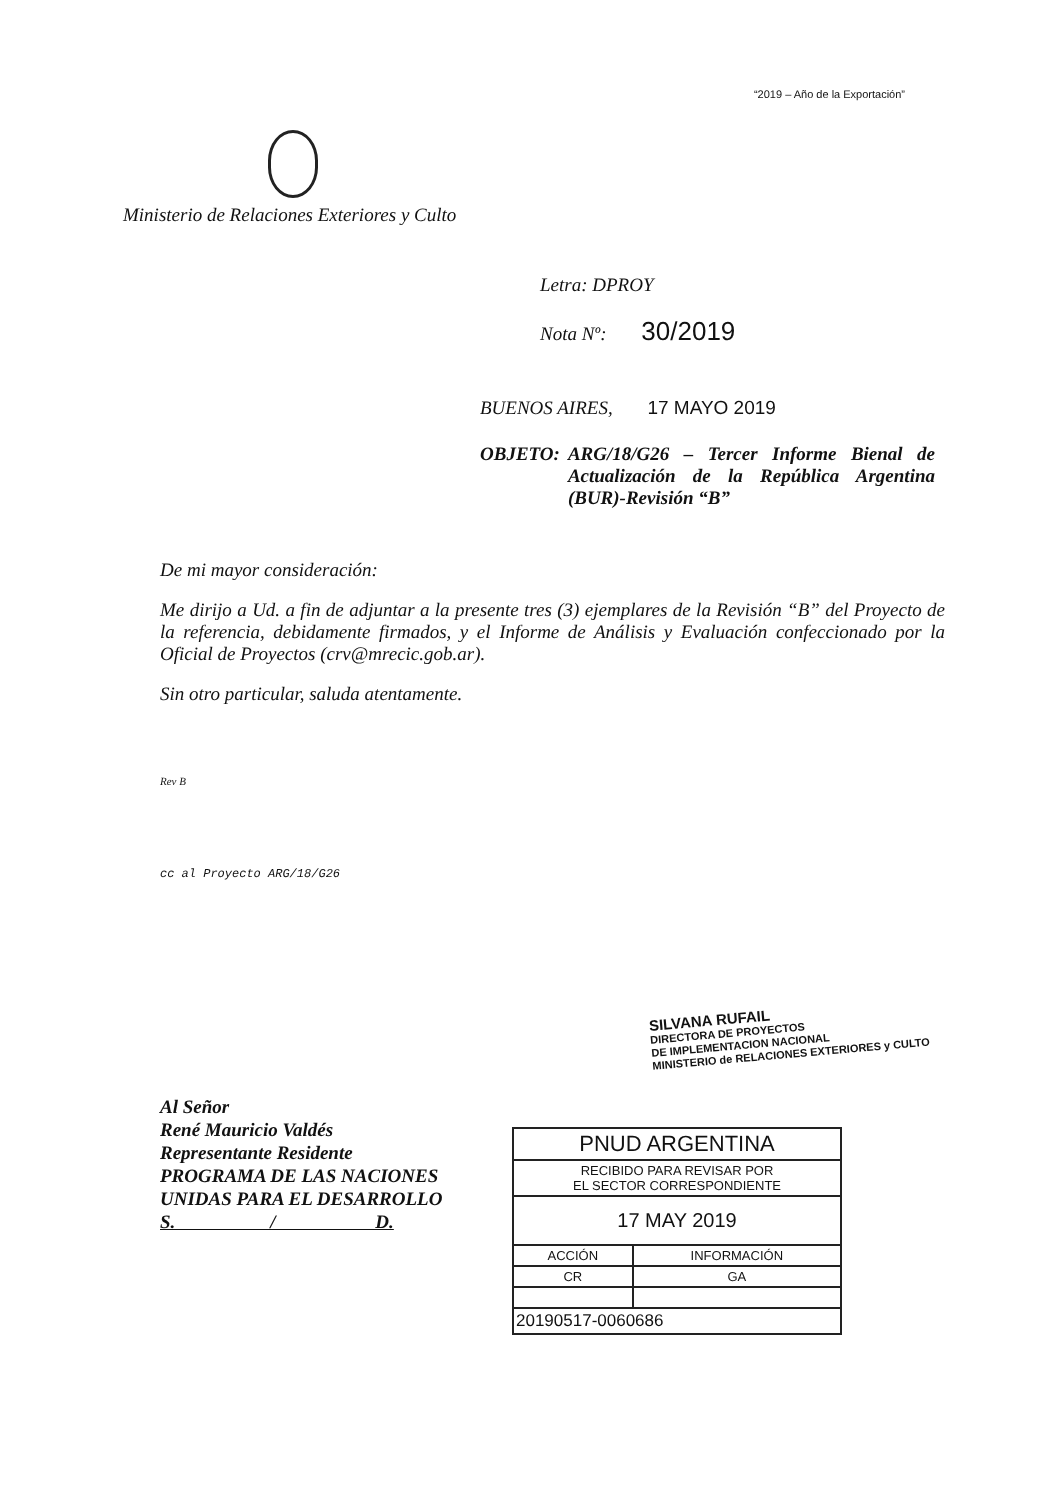“2019 – Año de la Exportación”
Ministerio de Relaciones Exteriores y Culto
Letra: DPROY
Nota Nº: 30/2019
BUENOS AIRES, 17 MAYO 2019
OBJETO: ARG/18/G26 – Tercer Informe Bienal de Actualización de la República Argentina (BUR)-Revisión “B”
De mi mayor consideración:
Me dirijo a Ud. a fin de adjuntar a la presente tres (3) ejemplares de la Revisión “B” del Proyecto de la referencia, debidamente firmados, y el Informe de Análisis y Evaluación confeccionado por la Oficial de Proyectos (crv@mrecic.gob.ar).
Sin otro particular, saluda atentamente.
Rev B
cc al Proyecto ARG/18/G26
SILVANA RUFAIL
DIRECTORA DE PROYECTOS
DE IMPLEMENTACION NACIONAL
MINISTERIO de RELACIONES EXTERIORES y CULTO
Al Señor
René Mauricio Valdés
Representante Residente
PROGRAMA DE LAS NACIONES
UNIDAS PARA EL DESARROLLO
S. / D.
| PNUD ARGENTINA | |
| --- | --- |
| RECIBIDO PARA REVISAR POR EL SECTOR CORRESPONDIENTE | |
| 17 MAY 2019 | |
| ACCIÓN | INFORMACIÓN |
| CR | GA |
| 20190517-0060686 | |